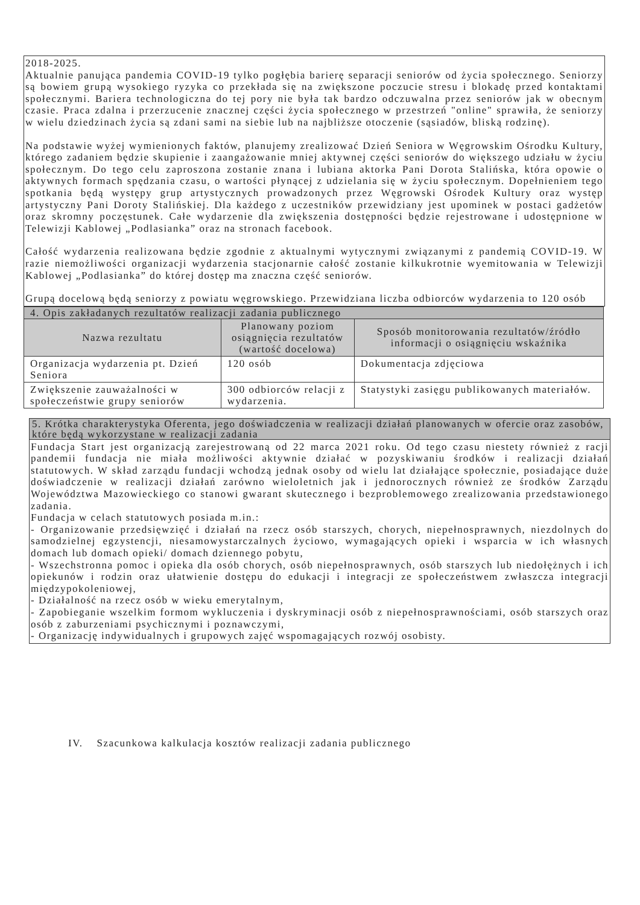2018-2025.
Aktualnie panująca pandemia COVID-19 tylko pogłębia barierę separacji seniorów od życia społecznego. Seniorzy są bowiem grupą wysokiego ryzyka co przekłada się na zwiększone poczucie stresu i blokadę przed kontaktami społecznymi. Bariera technologiczna do tej pory nie była tak bardzo odczuwalna przez seniorów jak w obecnym czasie. Praca zdalna i przerzucenie znacznej części życia społecznego w przestrzeń "online" sprawiła, że seniorzy w wielu dziedzinach życia są zdani sami na siebie lub na najbliższe otoczenie (sąsiadów, bliską rodzinę).
Na podstawie wyżej wymienionych faktów, planujemy zrealizować Dzień Seniora w Węgrowskim Ośrodku Kultury, którego zadaniem będzie skupienie i zaangażowanie mniej aktywnej części seniorów do większego udziału w życiu społecznym. Do tego celu zaproszona zostanie znana i lubiana aktorka Pani Dorota Stalińska, która opowie o aktywnych formach spędzania czasu, o wartości płynącej z udzielania się w życiu społecznym. Dopełnieniem tego spotkania będą występy grup artystycznych prowadzonych przez Węgrowski Ośrodek Kultury oraz występ artystyczny Pani Doroty Stalińskiej. Dla każdego z uczestników przewidziany jest upominek w postaci gadżetów oraz skromny poczęstunek. Całe wydarzenie dla zwiększenia dostępności będzie rejestrowane i udostępnione w Telewizji Kablowej „Podlasianka” oraz na stronach facebook.
Całość wydarzenia realizowana będzie zgodnie z aktualnymi wytycznymi związanymi z pandemią COVID-19. W razie niemożliwości organizacji wydarzenia stacjonarnie całość zostanie kilkukrotnie wyemitowania w Telewizji Kablowej „Podlasianka” do której dostęp ma znaczna część seniorów.
Grupą docelową będą seniorzy z powiatu węgrowskiego. Przewidziana liczba odbiorców wydarzenia to 120 osób
| 4. Opis zakładanych rezultatów realizacji zadania publicznego | | |
| Nazwa rezultatu | Planowany poziom osiągnięcia rezultatów (wartość docelowa) | Sposób monitorowania rezultatów/źródło informacji o osiągnięciu wskaźnika |
| Organizacja wydarzenia pt. Dzień Seniora | 120 osób | Dokumentacja zdjęciowa |
| Zwiększenie zauważalności w społeczeństwie grupy seniorów | 300 odbiorców relacji z wydarzenia. | Statystyki zasięgu publikowanych materiałów. |
5. Krótka charakterystyka Oferenta, jego doświadczenia w realizacji działań planowanych w ofercie oraz zasobów, które będą wykorzystane w realizacji zadania
Fundacja Start jest organizacją zarejestrowaną od 22 marca 2021 roku. Od tego czasu niestety również z racji pandemii fundacja nie miała możliwości aktywnie działać w pozyskiwaniu środków i realizacji działań statutowych. W skład zarządu fundacji wchodzą jednak osoby od wielu lat działające społecznie, posiadające duże doświadczenie w realizacji działań zarówno wieloletnich jak i jednorocznych również ze środków Zarządu Województwa Mazowieckiego co stanowi gwarant skutecznego i bezproblemowego zrealizowania przedstawionego zadania.
Fundacja w celach statutowych posiada m.in.:
- Organizowanie przedsięwzięć i działań na rzecz osób starszych, chorych, niepełnosprawnych, niezdolnych do samodzielnej egzystencji, niesamowystarczalnych życiowo, wymagających opieki i wsparcia w ich własnych domach lub domach opieki/ domach dziennego pobytu,
- Wszechstronna pomoc i opieka dla osób chorych, osób niepełnosprawnych, osób starszych lub niedołężnych i ich opiekunów i rodzin oraz ułatwienie dostępu do edukacji i integracji ze społeczeństwem zwłaszcza integracji międzypokoleniowej,
- Działalność na rzecz osób w wieku emerytalnym,
- Zapobieganie wszelkim formom wykluczenia i dyskryminacji osób z niepełnosprawnościami, osób starszych oraz osób z zaburzeniami psychicznymi i poznawczymi,
- Organizację indywidualnych i grupowych zajęć wspomagających rozwój osobisty.
IV. Szacunkowa kalkulacja kosztów realizacji zadania publicznego